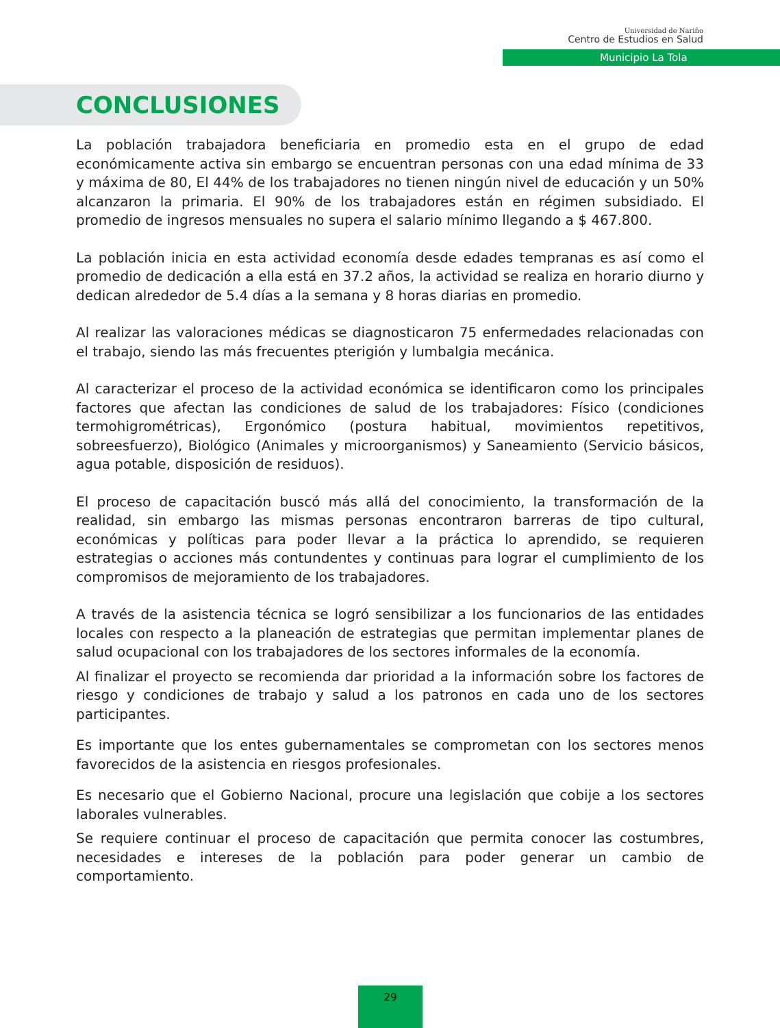Universidad de Nariño
Centro de Estudios en Salud
Municipio La Tola
CONCLUSIONES
La población trabajadora beneficiaria en promedio esta en el grupo de edad económicamente activa sin embargo se encuentran personas con una edad mínima de 33 y máxima de 80, El 44% de los trabajadores no tienen ningún nivel de educación y un 50% alcanzaron la primaria. El 90% de los trabajadores están en régimen subsidiado. El promedio de ingresos mensuales no supera el salario mínimo llegando a $ 467.800.
La población inicia en esta actividad economía desde edades tempranas es así como el promedio de dedicación a ella está en 37.2 años, la actividad se realiza en horario diurno y dedican alrededor de 5.4 días a la semana y 8 horas diarias en promedio.
Al realizar las valoraciones médicas se diagnosticaron 75 enfermedades relacionadas con el trabajo, siendo las más frecuentes pterigión y lumbalgia mecánica.
Al caracterizar el proceso de la actividad económica se identificaron como los principales factores que afectan las condiciones de salud de los trabajadores: Físico (condiciones termohigrométricas), Ergonómico (postura habitual, movimientos repetitivos, sobreesfuerzo), Biológico (Animales y microorganismos) y Saneamiento (Servicio básicos, agua potable, disposición de residuos).
El proceso de capacitación buscó más allá del conocimiento, la transformación de la realidad, sin embargo las mismas personas encontraron barreras de tipo cultural, económicas y políticas para poder llevar a la práctica lo aprendido, se requieren estrategias o acciones más contundentes y continuas para lograr el cumplimiento de los compromisos de mejoramiento de los trabajadores.
A través de la asistencia técnica se logró sensibilizar a los funcionarios de las entidades locales con respecto a la planeación de estrategias que permitan implementar planes de salud ocupacional con los trabajadores de los sectores informales de la economía.
Al finalizar el proyecto se recomienda dar prioridad a la información sobre los factores de riesgo y condiciones de trabajo y salud a los patronos en cada uno de los sectores participantes.
Es importante que los entes gubernamentales se comprometan con los sectores menos favorecidos de la asistencia en riesgos profesionales.
Es necesario que el Gobierno Nacional, procure una legislación que cobije a los sectores laborales vulnerables.
Se requiere continuar el proceso de capacitación que permita conocer las costumbres, necesidades e intereses de la población para poder generar un cambio de comportamiento.
29